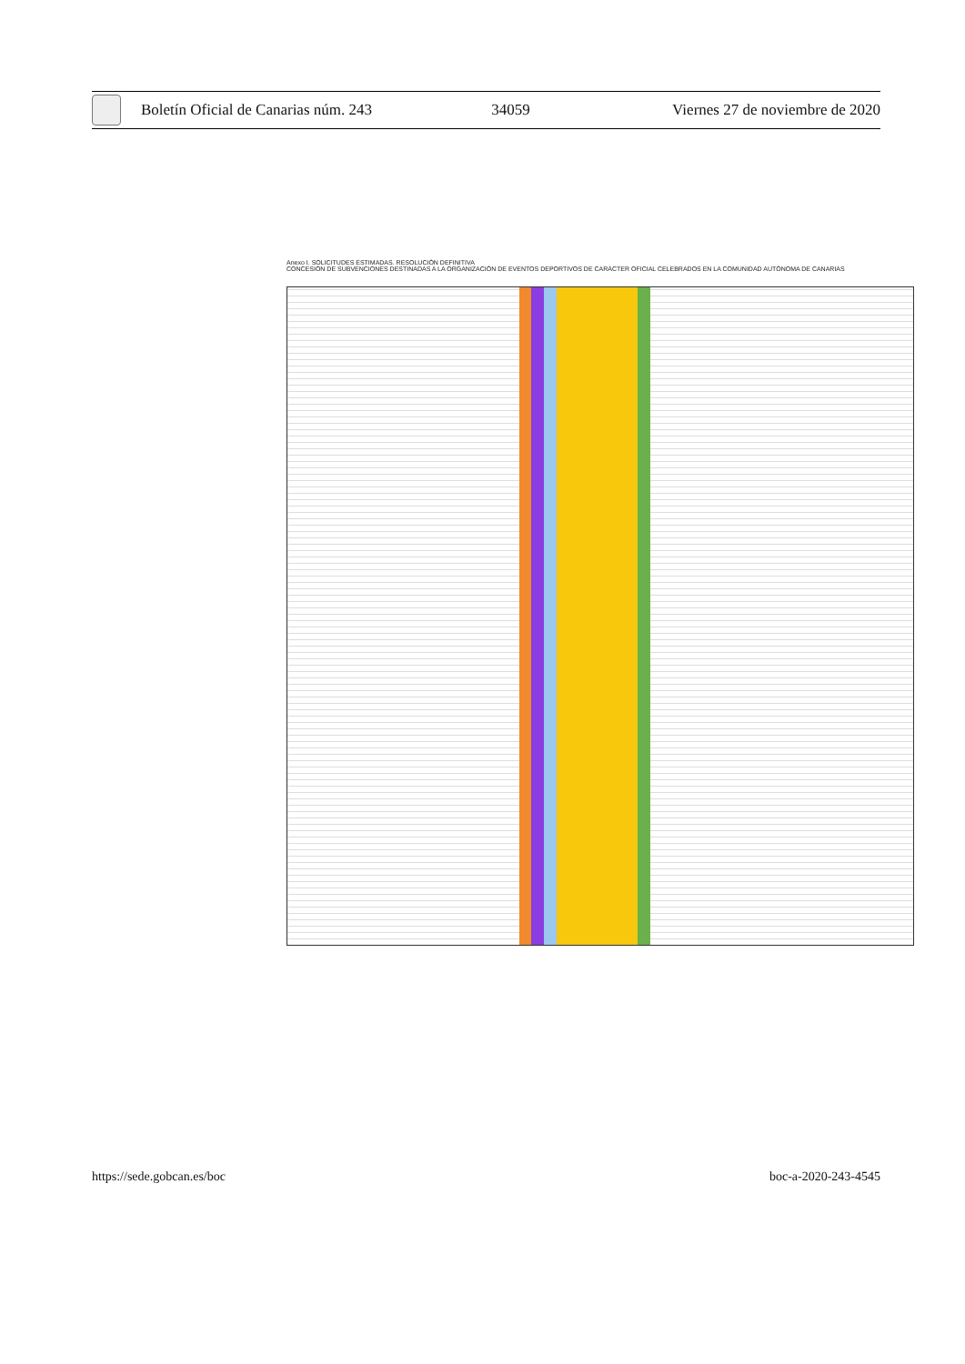Boletín Oficial de Canarias núm. 243
34059
Viernes 27 de noviembre de 2020
Anexo I. SOLICITUDES ESTIMADAS. RESOLUCIÓN DEFINITIVA
CONCESIÓN DE SUBVENCIONES DESTINADAS A LA ORGANIZACIÓN DE EVENTOS DEPORTIVOS DE CARÁCTER OFICIAL CELEBRADOS EN LA COMUNIDAD AUTÓNOMA DE CANARIAS
https://sede.gobcan.es/boc boc-a-2020-243-4545